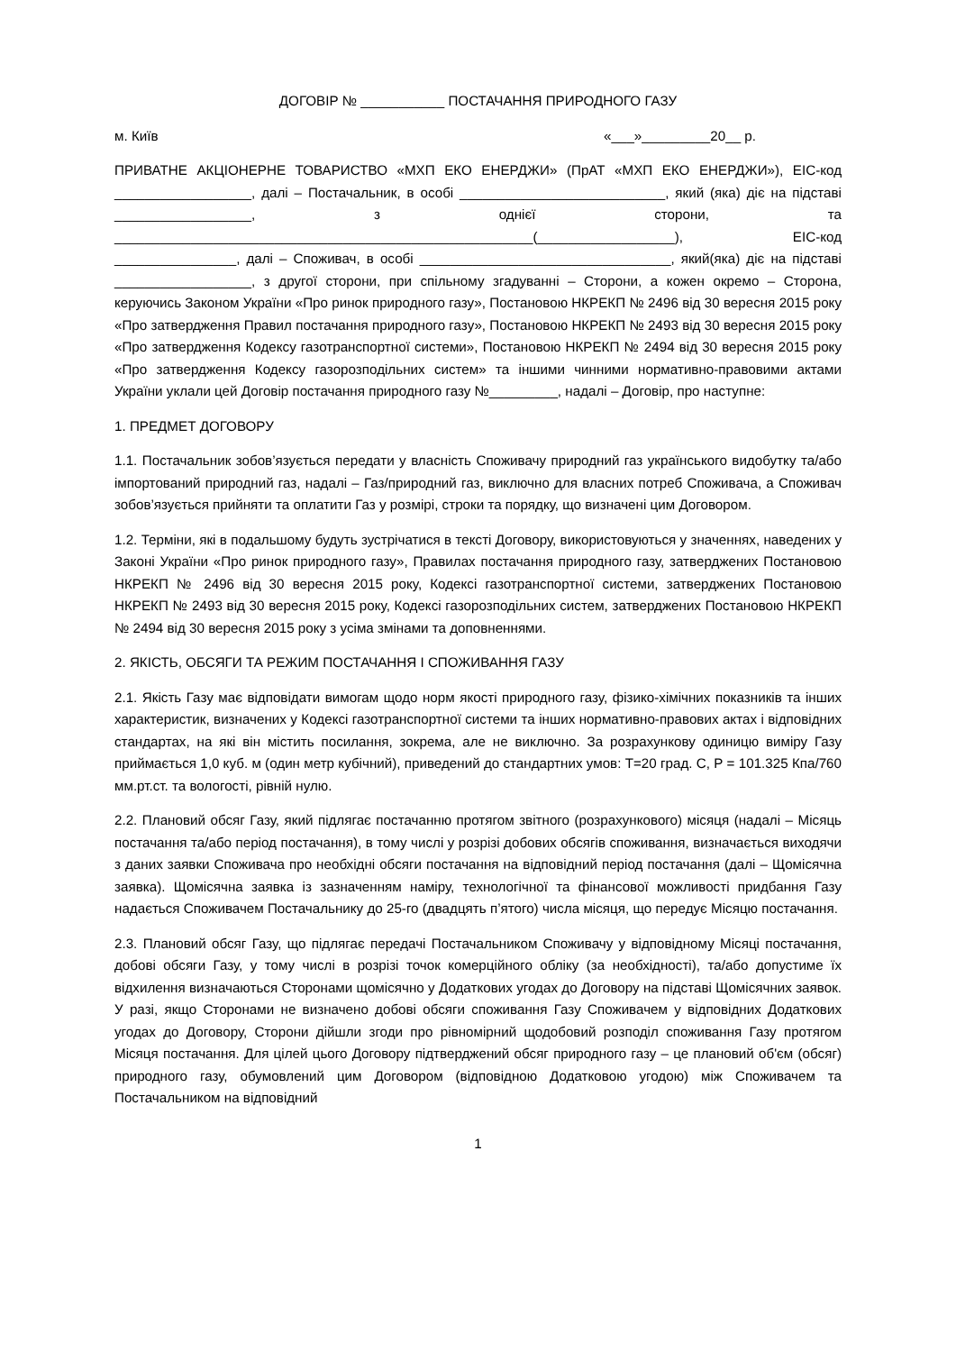ДОГОВІР № ___________ ПОСТАЧАННЯ ПРИРОДНОГО ГАЗУ
м. Київ «___»_________20__ р.
ПРИВАТНЕ АКЦІОНЕРНЕ ТОВАРИСТВО «МХП ЕКО ЕНЕРДЖИ» (ПрАТ «МХП ЕКО ЕНЕРДЖИ»), ЕІС-код __________________, далі – Постачальник, в особі ___________________________, який (яка) діє на підставі __________________, з однієї сторони, та _______________________________________________________(__________________), ЕІС-код ________________, далі – Споживач, в особі _________________________________, який(яка) діє на підставі __________________, з другої сторони, при спільному згадуванні – Сторони, а кожен окремо – Сторона, керуючись Законом України «Про ринок природного газу», Постановою НКРЕКП № 2496 від 30 вересня 2015 року «Про затвердження Правил постачання природного газу», Постановою НКРЕКП № 2493 від 30 вересня 2015 року «Про затвердження Кодексу газотранспортної системи», Постановою НКРЕКП № 2494 від 30 вересня 2015 року «Про затвердження Кодексу газорозподільних систем» та іншими чинними нормативно-правовими актами України уклали цей Договір постачання природного газу №_________, надалі – Договір, про наступне:
1. ПРЕДМЕТ ДОГОВОРУ
1.1. Постачальник зобов’язується передати у власність Споживачу природний газ українського видобутку та/або імпортований природний газ, надалі – Газ/природний газ, виключно для власних потреб Споживача, а Споживач зобов’язується прийняти та оплатити Газ у розмірі, строки та порядку, що визначені цим Договором.
1.2. Терміни, які в подальшому будуть зустрічатися в тексті Договору, використовуються у значеннях, наведених у Законі України «Про ринок природного газу», Правилах постачання природного газу, затверджених Постановою НКРЕКП № 2496 від 30 вересня 2015 року, Кодексі газотранспортної системи, затверджених Постановою НКРЕКП № 2493 від 30 вересня 2015 року, Кодексі газорозподільних систем, затверджених Постановою НКРЕКП № 2494 від 30 вересня 2015 року з усіма змінами та доповненнями.
2. ЯКІСТЬ, ОБСЯГИ ТА РЕЖИМ ПОСТАЧАННЯ І СПОЖИВАННЯ ГАЗУ
2.1. Якість Газу має відповідати вимогам щодо норм якості природного газу, фізико-хімічних показників та інших характеристик, визначених у Кодексі газотранспортної системи та інших нормативно-правових актах і відповідних стандартах, на які він містить посилання, зокрема, але не виключно. За розрахункову одиницю виміру Газу приймається 1,0 куб. м (один метр кубічний), приведений до стандартних умов: Т=20 град. С, Р = 101.325 Кпа/760 мм.рт.ст. та вологості, рівній нулю.
2.2. Плановий обсяг Газу, який підлягає постачанню протягом звітного (розрахункового) місяця (надалі – Місяць постачання та/або період постачання), в тому числі у розрізі добових обсягів споживання, визначається виходячи з даних заявки Споживача про необхідні обсяги постачання на відповідний період постачання (далі – Щомісячна заявка). Щомісячна заявка із зазначенням наміру, технологічної та фінансової можливості придбання Газу надається Споживачем Постачальнику до 25-го (двадцять п’ятого) числа місяця, що передує Місяцю постачання.
2.3. Плановий обсяг Газу, що підлягає передачі Постачальником Споживачу у відповідному Місяці постачання, добові обсяги Газу, у тому числі в розрізі точок комерційного обліку (за необхідності), та/або допустиме їх відхилення визначаються Сторонами щомісячно у Додаткових угодах до Договору на підставі Щомісячних заявок. У разі, якщо Сторонами не визначено добові обсяги споживання Газу Споживачем у відповідних Додаткових угодах до Договору, Сторони дійшли згоди про рівномірний щодобовий розподіл споживання Газу протягом Місяця постачання. Для цілей цього Договору підтверджений обсяг природного газу – це плановий об'єм (обсяг) природного газу, обумовлений цим Договором (відповідною Додатковою угодою) між Споживачем та Постачальником на відповідний
1